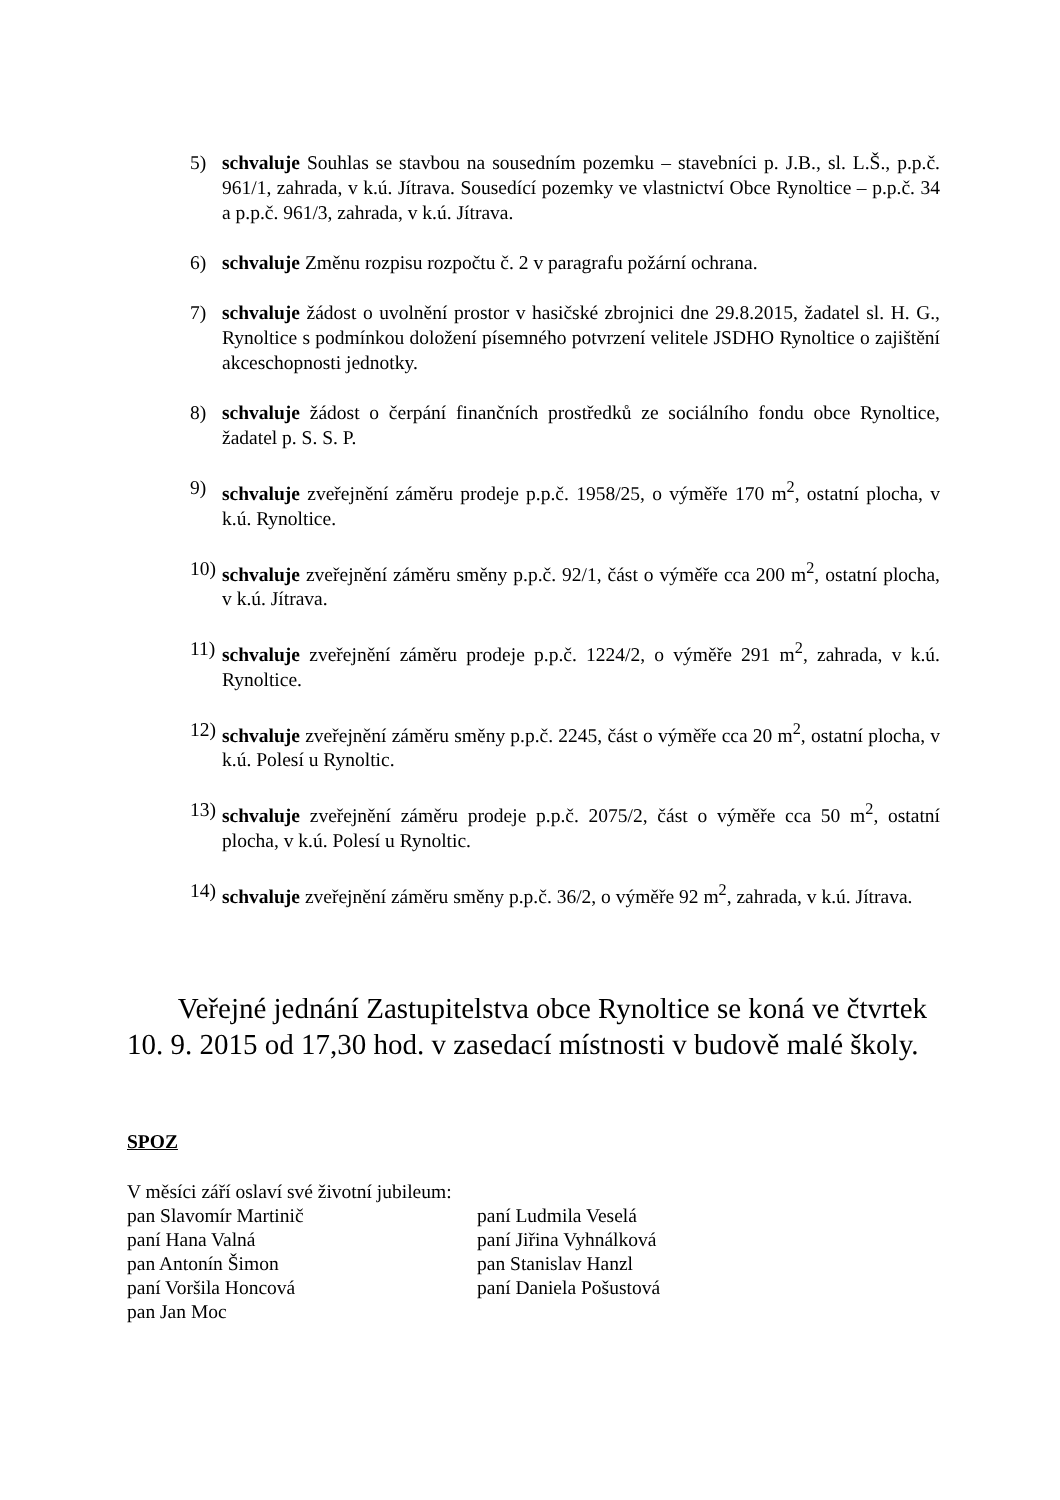5) schvaluje Souhlas se stavbou na sousedním pozemku – stavebníci p. J.B., sl. L.Š., p.p.č. 961/1, zahrada, v k.ú. Jítrava. Sousedící pozemky ve vlastnictví Obce Rynoltice – p.p.č. 34 a p.p.č. 961/3, zahrada, v k.ú. Jítrava.
6) schvaluje Změnu rozpisu rozpočtu č. 2 v paragrafu požární ochrana.
7) schvaluje žádost o uvolnění prostor v hasičské zbrojnici dne 29.8.2015, žadatel sl. H. G., Rynoltice s podmínkou doložení písemného potvrzení velitele JSDHO Rynoltice o zajištění akceschopnosti jednotky.
8) schvaluje žádost o čerpání finančních prostředků ze sociálního fondu obce Rynoltice, žadatel p. S. S. P.
9) schvaluje zveřejnění záměru prodeje p.p.č. 1958/25, o výměře 170 m<sup>2</sup>, ostatní plocha, v k.ú. Rynoltice.
10)
schvaluje zveřejnění záměru směny p.p.č. 92/1, část o výměře cca 200 m<sup>2</sup>, ostatní plocha, v k.ú. Jítrava.
11)
schvaluje zveřejnění záměru prodeje p.p.č. 1224/2, o výměře 291 m<sup>2</sup>, zahrada, v k.ú. Rynoltice.
12)
schvaluje zveřejnění záměru směny p.p.č. 2245, část o výměře cca 20 m<sup>2</sup>, ostatní plocha, v k.ú. Polesí u Rynoltic.
13)
schvaluje zveřejnění záměru prodeje p.p.č. 2075/2, část o výměře cca 50 m<sup>2</sup>, ostatní plocha, v k.ú. Polesí u Rynoltic.
14)
schvaluje zveřejnění záměru směny p.p.č. 36/2, o výměře 92 m<sup>2</sup>, zahrada, v k.ú. Jítrava.
Veřejné jednání Zastupitelstva obce Rynoltice se koná ve čtvrtek 10. 9. 2015 od 17,30 hod. v zasedací místnosti v budově malé školy.
SPOZ
V měsíci září oslaví své životní jubileum:
pan Slavomír Martinič
paní Hana Valná
pan Antonín Šimon
paní Voršila Honcová
pan Jan Moc
paní Ludmila Veselá
paní Jiřina Vyhnálková
pan Stanislav Hanzl
paní Daniela Pošustová